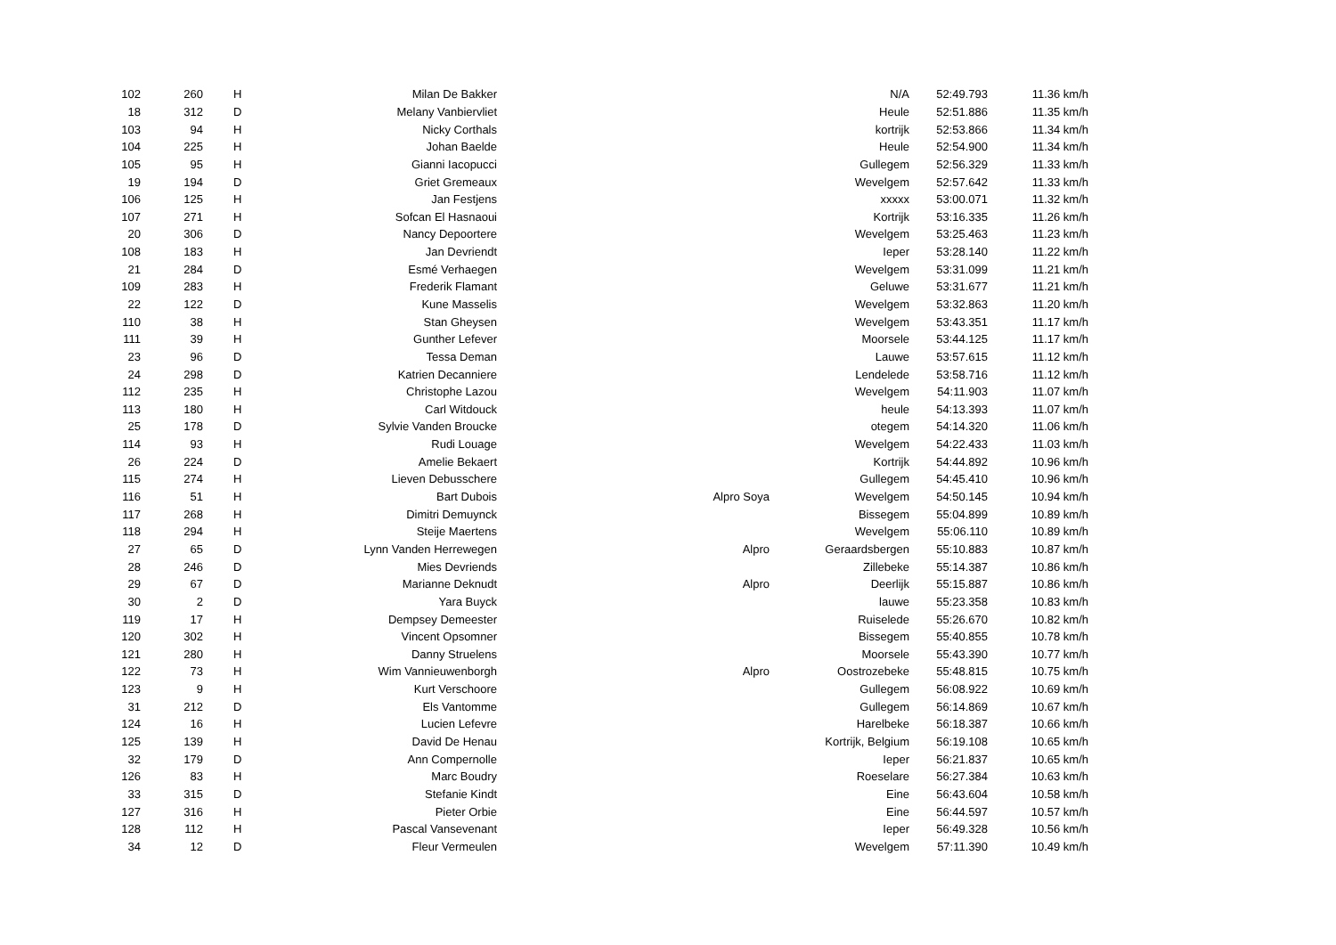| 102 | 260 | H | Milan De Bakker | | N/A | 52:49.793 | 11.36 km/h |
| 18 | 312 | D | Melany Vanbiervliet | | Heule | 52:51.886 | 11.35 km/h |
| 103 | 94 | H | Nicky Corthals | | kortrijk | 52:53.866 | 11.34 km/h |
| 104 | 225 | H | Johan Baelde | | Heule | 52:54.900 | 11.34 km/h |
| 105 | 95 | H | Gianni Iacopucci | | Gullegem | 52:56.329 | 11.33 km/h |
| 19 | 194 | D | Griet Gremeaux | | Wevelgem | 52:57.642 | 11.33 km/h |
| 106 | 125 | H | Jan Festjens | | xxxxx | 53:00.071 | 11.32 km/h |
| 107 | 271 | H | Sofcan El Hasnaoui | | Kortrijk | 53:16.335 | 11.26 km/h |
| 20 | 306 | D | Nancy Depoortere | | Wevelgem | 53:25.463 | 11.23 km/h |
| 108 | 183 | H | Jan Devriendt | | Ieper | 53:28.140 | 11.22 km/h |
| 21 | 284 | D | Esmé Verhaegen | | Wevelgem | 53:31.099 | 11.21 km/h |
| 109 | 283 | H | Frederik Flamant | | Geluwe | 53:31.677 | 11.21 km/h |
| 22 | 122 | D | Kune Masselis | | Wevelgem | 53:32.863 | 11.20 km/h |
| 110 | 38 | H | Stan Gheysen | | Wevelgem | 53:43.351 | 11.17 km/h |
| 111 | 39 | H | Gunther Lefever | | Moorsele | 53:44.125 | 11.17 km/h |
| 23 | 96 | D | Tessa Deman | | Lauwe | 53:57.615 | 11.12 km/h |
| 24 | 298 | D | Katrien Decanniere | | Lendelede | 53:58.716 | 11.12 km/h |
| 112 | 235 | H | Christophe Lazou | | Wevelgem | 54:11.903 | 11.07 km/h |
| 113 | 180 | H | Carl Witdouck | | heule | 54:13.393 | 11.07 km/h |
| 25 | 178 | D | Sylvie Vanden Broucke | | otegem | 54:14.320 | 11.06 km/h |
| 114 | 93 | H | Rudi Louage | | Wevelgem | 54:22.433 | 11.03 km/h |
| 26 | 224 | D | Amelie Bekaert | | Kortrijk | 54:44.892 | 10.96 km/h |
| 115 | 274 | H | Lieven Debusschere | | Gullegem | 54:45.410 | 10.96 km/h |
| 116 | 51 | H | Bart Dubois | Alpro Soya | Wevelgem | 54:50.145 | 10.94 km/h |
| 117 | 268 | H | Dimitri Demuynck | | Bissegem | 55:04.899 | 10.89 km/h |
| 118 | 294 | H | Steije Maertens | | Wevelgem | 55:06.110 | 10.89 km/h |
| 27 | 65 | D | Lynn Vanden Herrewegen | Alpro | Geraardsbergen | 55:10.883 | 10.87 km/h |
| 28 | 246 | D | Mies Devriends | | Zillebeke | 55:14.387 | 10.86 km/h |
| 29 | 67 | D | Marianne Deknudt | Alpro | Deerlijk | 55:15.887 | 10.86 km/h |
| 30 | 2 | D | Yara Buyck | | lauwe | 55:23.358 | 10.83 km/h |
| 119 | 17 | H | Dempsey Demeester | | Ruiselede | 55:26.670 | 10.82 km/h |
| 120 | 302 | H | Vincent Opsomner | | Bissegem | 55:40.855 | 10.78 km/h |
| 121 | 280 | H | Danny Struelens | | Moorsele | 55:43.390 | 10.77 km/h |
| 122 | 73 | H | Wim Vannieuwenborgh | Alpro | Oostrozebeke | 55:48.815 | 10.75 km/h |
| 123 | 9 | H | Kurt Verschoore | | Gullegem | 56:08.922 | 10.69 km/h |
| 31 | 212 | D | Els Vantomme | | Gullegem | 56:14.869 | 10.67 km/h |
| 124 | 16 | H | Lucien Lefevre | | Harelbeke | 56:18.387 | 10.66 km/h |
| 125 | 139 | H | David De Henau | | Kortrijk, Belgium | 56:19.108 | 10.65 km/h |
| 32 | 179 | D | Ann Compernolle | | Ieper | 56:21.837 | 10.65 km/h |
| 126 | 83 | H | Marc Boudry | | Roeselare | 56:27.384 | 10.63 km/h |
| 33 | 315 | D | Stefanie Kindt | | Eine | 56:43.604 | 10.58 km/h |
| 127 | 316 | H | Pieter Orbie | | Eine | 56:44.597 | 10.57 km/h |
| 128 | 112 | H | Pascal Vansevenant | | Ieper | 56:49.328 | 10.56 km/h |
| 34 | 12 | D | Fleur Vermeulen | | Wevelgem | 57:11.390 | 10.49 km/h |